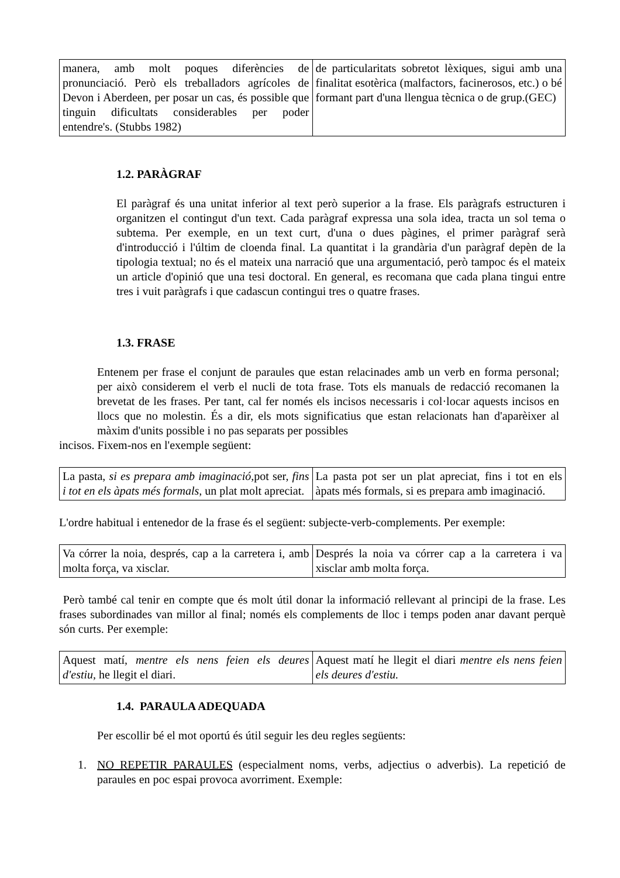| manera, amb molt poques diferències de pronunciació. Però els treballadors agrícoles de Devon i Aberdeen, per posar un cas, és possible que tinguin dificultats considerables per poder entendre's. (Stubbs 1982) | de particularitats sobretot lèxiques, sigui amb una finalitat esotèrica (malfactors, facinerosos, etc.) o bé formant part d'una llengua tècnica o de grup.(GEC) |
1.2. PARÀGRAF
El paràgraf és una unitat inferior al text però superior a la frase. Els paràgrafs estructuren i organitzen el contingut d'un text. Cada paràgraf expressa una sola idea, tracta un sol tema o subtema. Per exemple, en un text curt, d'una o dues pàgines, el primer paràgraf serà d'introducció i l'últim de cloenda final. La quantitat i la grandària d'un paràgraf depèn de la tipologia textual; no és el mateix una narració que una argumentació, però tampoc és el mateix un article d'opinió que una tesi doctoral. En general, es recomana que cada plana tingui entre tres i vuit paràgrafs i que cadascun contingui tres o quatre frases.
1.3. FRASE
Entenem per frase el conjunt de paraules que estan relacinades amb un verb en forma personal; per això considerem el verb el nucli de tota frase. Tots els manuals de redacció recomanen la brevetat de les frases. Per tant, cal fer només els incisos necessaris i col·locar aquests incisos en llocs que no molestin. És a dir, els mots significatius que estan relacionats han d'aparèixer al màxim d'units possible i no pas separats per possibles
incisos. Fixem-nos en l'exemple següent:
| La pasta, si es prepara amb imaginació, pot ser, fins i tot en els àpats més formals , un plat molt apreciat. | La pasta pot ser un plat apreciat, fins i tot en els àpats més formals, si es prepara amb imaginació. |
L'ordre habitual i entenedor de la frase és el següent: subjecte-verb-complements. Per exemple:
| Va córrer la noia, després, cap a la carretera i, amb molta força, va xisclar. | Després la noia va córrer cap a la carretera i va xisclar amb molta força. |
Però també cal tenir en compte que és molt útil donar la informació rellevant al principi de la frase. Les frases subordinades van millor al final; només els complements de lloc i temps poden anar davant perquè són curts. Per exemple:
| Aquest matí, mentre els nens feien els deures d'estiu, he llegit el diari. | Aquest matí he llegit el diari mentre els nens feien els deures d'estiu. |
1.4. PARAULA ADEQUADA
Per escollir bé el mot oportú és útil seguir les deu regles següents:
1. NO REPETIR PARAULES (especialment noms, verbs, adjectius o adverbis). La repetició de paraules en poc espai provoca avorriment. Exemple: